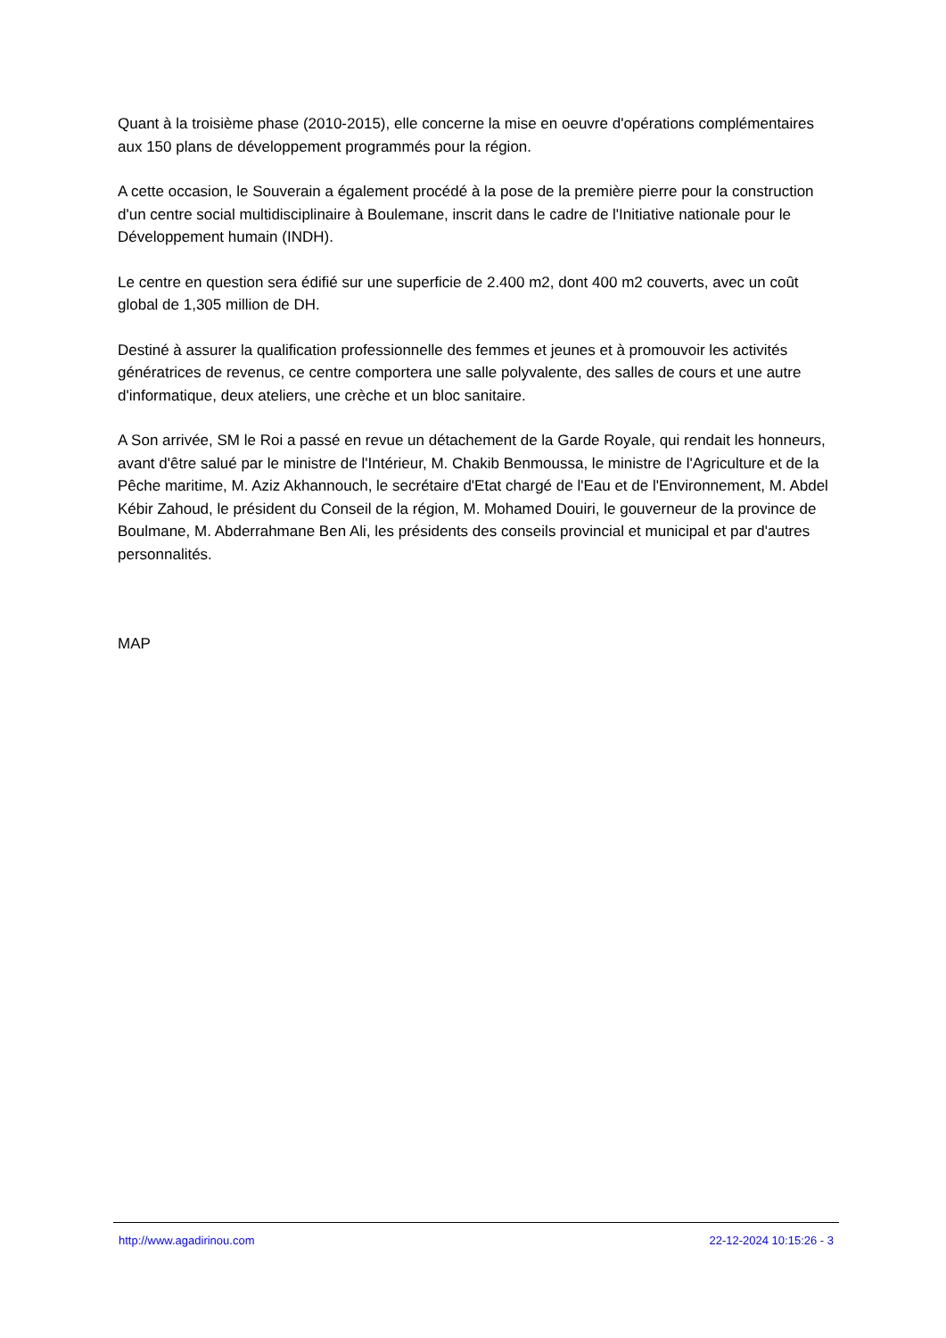Quant à la troisième phase (2010-2015), elle concerne la mise en oeuvre d'opérations complémentaires aux 150 plans de développement programmés pour la région.
A cette occasion, le Souverain a également procédé à la pose de la première pierre pour la construction d'un centre social multidisciplinaire à Boulemane, inscrit dans le cadre de l'Initiative nationale pour le Développement humain (INDH).
Le centre en question sera édifié sur une superficie de 2.400 m2, dont 400 m2 couverts, avec un coût global de 1,305 million de DH.
Destiné à assurer la qualification professionnelle des femmes et jeunes et à promouvoir les activités génératrices de revenus, ce centre comportera une salle polyvalente, des salles de cours et une autre d'informatique, deux ateliers, une crèche et un bloc sanitaire.
A Son arrivée, SM le Roi a passé en revue un détachement de la Garde Royale, qui rendait les honneurs, avant d'être salué par le ministre de l'Intérieur, M. Chakib Benmoussa, le ministre de l'Agriculture et de la Pêche maritime, M. Aziz Akhannouch, le secrétaire d'Etat chargé de l'Eau et de l'Environnement, M. Abdel Kébir Zahoud, le président du Conseil de la région, M. Mohamed Douiri, le gouverneur de la province de Boulmane, M. Abderrahmane Ben Ali, les présidents des conseils provincial et municipal et par d'autres personnalités.
MAP
http://www.agadirinou.com 22-12-2024 10:15:26 - 3